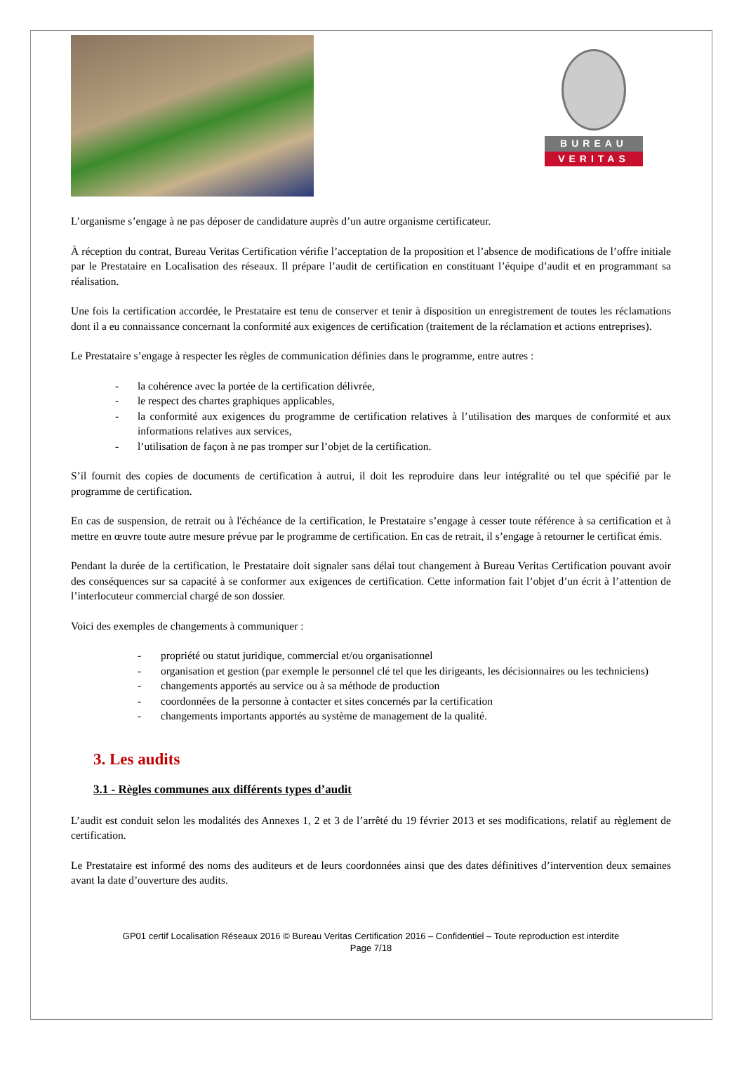BUREAU
VERITAS
L’organisme s’engage à ne pas déposer de candidature auprès d’un autre organisme certificateur.
À réception du contrat, Bureau Veritas Certification vérifie l’acceptation de la proposition et l’absence de modifications de l’offre initiale par le Prestataire en Localisation des réseaux. Il prépare l’audit de certification en constituant l’équipe d’audit et en programmant sa réalisation.
Une fois la certification accordée, le Prestataire est tenu de conserver et tenir à disposition un enregistrement de toutes les réclamations dont il a eu connaissance concernant la conformité aux exigences de certification (traitement de la réclamation et actions entreprises).
Le Prestataire s’engage à respecter les règles de communication définies dans le programme, entre autres :
- la cohérence avec la portée de la certification délivrée,
- le respect des chartes graphiques applicables,
- la conformité aux exigences du programme de certification relatives à l’utilisation des marques de conformité et aux informations relatives aux services,
- l’utilisation de façon à ne pas tromper sur l’objet de la certification.
S’il fournit des copies de documents de certification à autrui, il doit les reproduire dans leur intégralité ou tel que spécifié par le programme de certification.
En cas de suspension, de retrait ou à l'échéance de la certification, le Prestataire s’engage à cesser toute référence à sa certification et à mettre en œuvre toute autre mesure prévue par le programme de certification. En cas de retrait, il s’engage à retourner le certificat émis.
Pendant la durée de la certification, le Prestataire doit signaler sans délai tout changement à Bureau Veritas Certification pouvant avoir des conséquences sur sa capacité à se conformer aux exigences de certification. Cette information fait l’objet d’un écrit à l’attention de l’interlocuteur commercial chargé de son dossier.
Voici des exemples de changements à communiquer :
- propriété ou statut juridique, commercial et/ou organisationnel
- organisation et gestion (par exemple le personnel clé tel que les dirigeants, les décisionnaires ou les techniciens)
- changements apportés au service ou à sa méthode de production
- coordonnées de la personne à contacter et sites concernés par la certification
- changements importants apportés au système de management de la qualité.
3. Les audits
3.1 - Règles communes aux différents types d’audit
L’audit est conduit selon les modalités des Annexes 1, 2 et 3 de l’arrêté du 19 février 2013 et ses modifications, relatif au règlement de certification.
Le Prestataire est informé des noms des auditeurs et de leurs coordonnées ainsi que des dates définitives d’intervention deux semaines avant la date d’ouverture des audits.
GP01 certif Localisation Réseaux 2016 © Bureau Veritas Certification 2016 – Confidentiel – Toute reproduction est interdite
Page 7/18